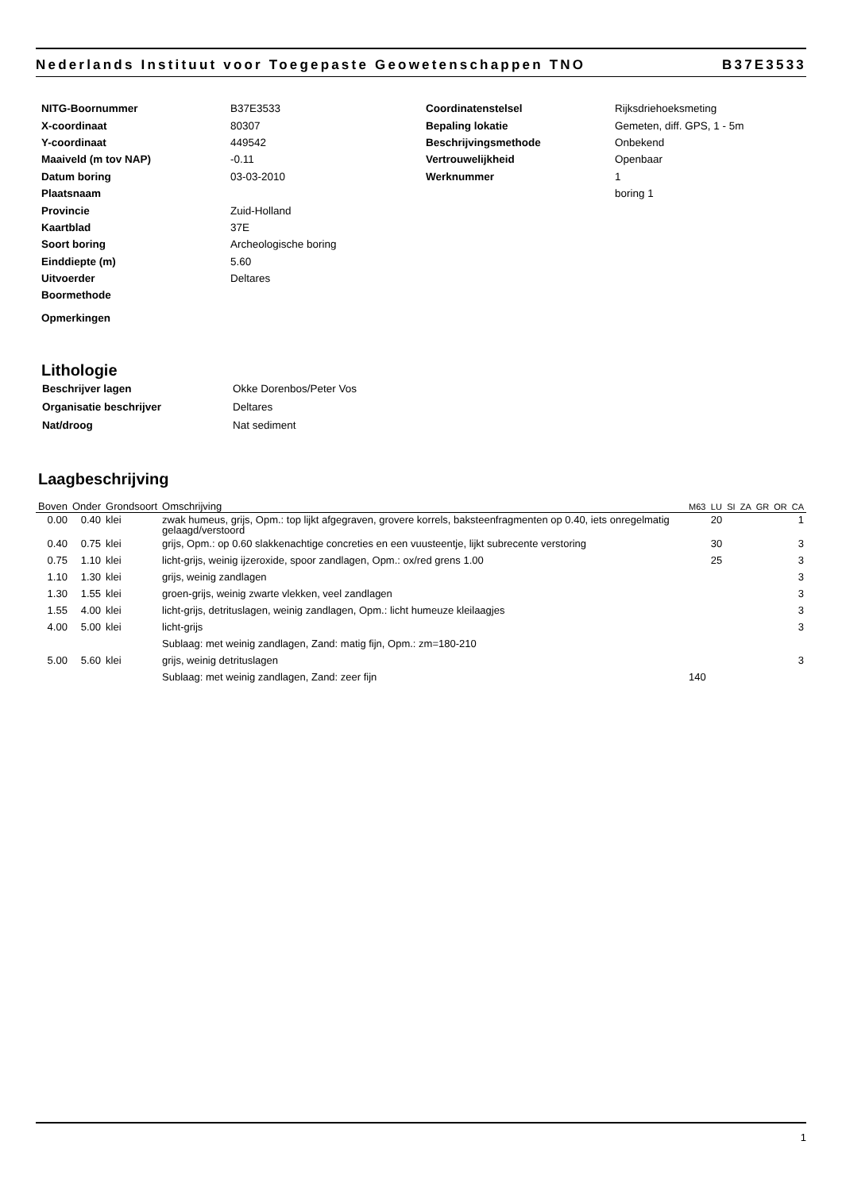Nederlands Instituut voor Toegepaste Geowetenschappen TNO B37E3533
| NITG-Boornummer | B37E3533 |
| X-coordinaat | 80307 |
| Y-coordinaat | 449542 |
| Maaiveld (m tov NAP) | -0.11 |
| Datum boring | 03-03-2010 |
| Plaatsnaam | |
| Provincie | Zuid-Holland |
| Kaartblad | 37E |
| Soort boring | Archeologische boring |
| Einddiepte (m) | 5.60 |
| Uitvoerder | Deltares |
| Boormethode | |
| Opmerkingen | |
| Coordinatenstelsel | Rijksdriehoeksmeting |
| Bepaling lokatie | Gemeten, diff. GPS, 1 - 5m |
| Beschrijvingsmethode | Onbekend |
| Vertrouwelijkheid | Openbaar |
| Werknummer | 1 |
| | boring 1 |
Lithologie
| Beschrijver lagen | Okke Dorenbos/Peter Vos |
| Organisatie beschrijver | Deltares |
| Nat/droog | Nat sediment |
Laagbeschrijving
| Boven | Onder | Grondsoort | Omschrijving | M63 | LU | SI | ZA | GR | OR | CA |
| --- | --- | --- | --- | --- | --- | --- | --- | --- | --- | --- |
| 0.00 | 0.40 | klei | zwak humeus, grijs, Opm.: top lijkt afgegraven, grovere korrels, baksteenfragmenten op 0.40, iets onregelmatig gelaagd/verstoord | | 20 | | | | | 1 |
| 0.40 | 0.75 | klei | grijs, Opm.: op 0.60 slakkenachtige concreties en een vuusteentje, lijkt subrecente verstoring | | 30 | | | | | 3 |
| 0.75 | 1.10 | klei | licht-grijs, weinig ijzeroxide, spoor zandlagen, Opm.: ox/red grens 1.00 | | 25 | | | | | 3 |
| 1.10 | 1.30 | klei | grijs, weinig zandlagen | | | | | | | 3 |
| 1.30 | 1.55 | klei | groen-grijs, weinig zwarte vlekken, veel zandlagen | | | | | | | 3 |
| 1.55 | 4.00 | klei | licht-grijs, detrituslagen, weinig zandlagen, Opm.: licht humeuze kleilaagjes | | | | | | | 3 |
| 4.00 | 5.00 | klei | licht-grijs | | | | | | | 3 |
| | | | Sublaag: met weinig zandlagen, Zand: matig fijn, Opm.: zm=180-210 | | | | | | | |
| 5.00 | 5.60 | klei | grijs, weinig detrituslagen | | | | | | | 3 |
| | | | Sublaag: met weinig zandlagen, Zand: zeer fijn | 140 | | | | | | |
1